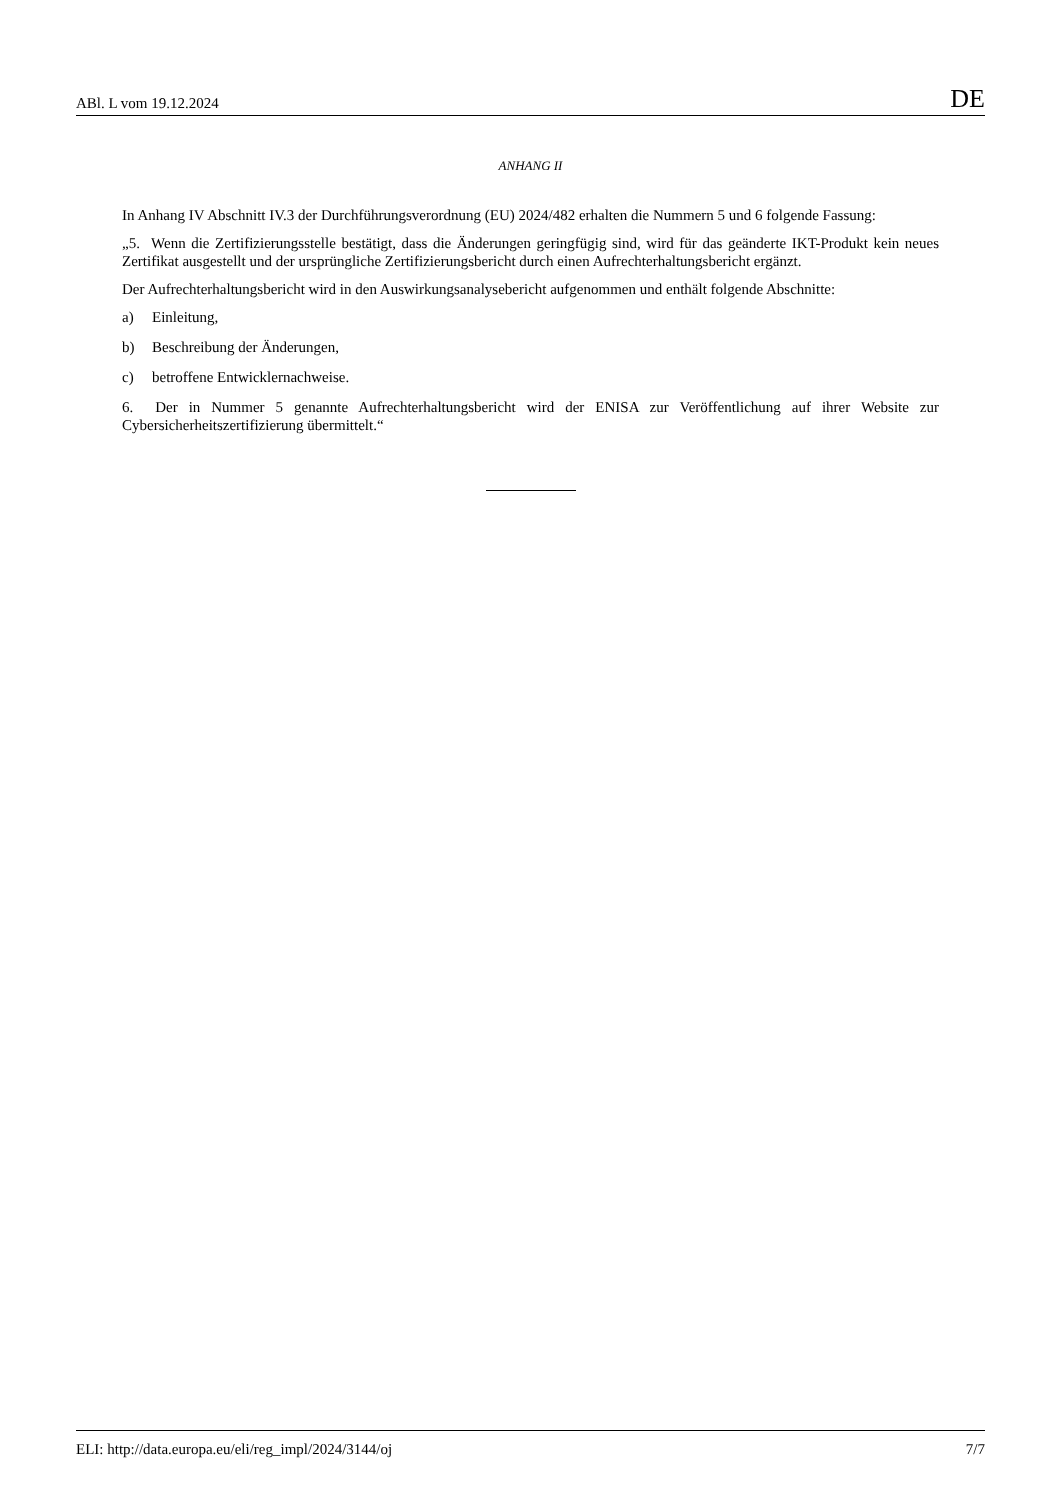ABl. L vom 19.12.2024 DE
ANHANG II
In Anhang IV Abschnitt IV.3 der Durchführungsverordnung (EU) 2024/482 erhalten die Nummern 5 und 6 folgende Fassung:
„5. Wenn die Zertifizierungsstelle bestätigt, dass die Änderungen geringfügig sind, wird für das geänderte IKT-Produkt kein neues Zertifikat ausgestellt und der ursprüngliche Zertifizierungsbericht durch einen Aufrechterhaltungsbericht ergänzt.
Der Aufrechterhaltungsbericht wird in den Auswirkungsanalysebericht aufgenommen und enthält folgende Abschnitte:
a) Einleitung,
b) Beschreibung der Änderungen,
c) betroffene Entwicklernachweise.
6. Der in Nummer 5 genannte Aufrechterhaltungsbericht wird der ENISA zur Veröffentlichung auf ihrer Website zur Cybersicherheitszertifizierung übermittelt.“
ELI: http://data.europa.eu/eli/reg_impl/2024/3144/oj 7/7